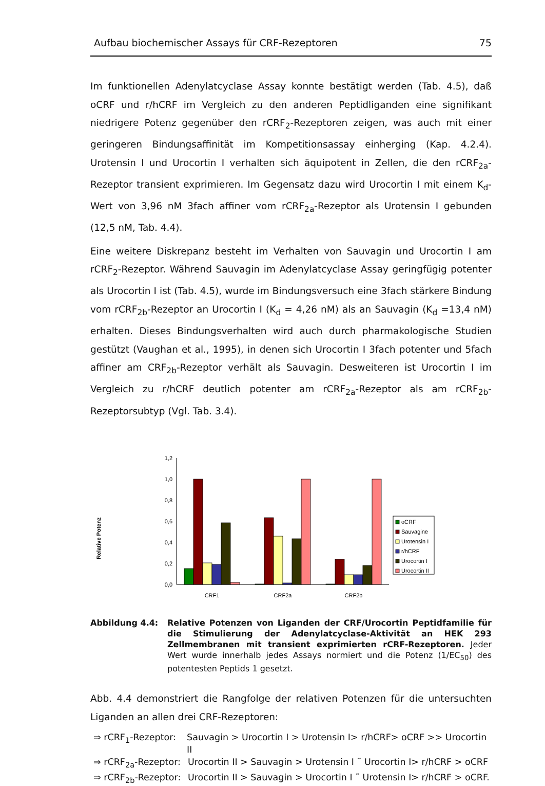Aufbau biochemischer Assays für CRF-Rezeptoren 75
Im funktionellen Adenylatcyclase Assay konnte bestätigt werden (Tab. 4.5), daß oCRF und r/hCRF im Vergleich zu den anderen Peptidliganden eine signifikant niedrigere Potenz gegenüber den rCRF<sub>2</sub>-Rezeptoren zeigen, was auch mit einer geringeren Bindungsaffinität im Kompetitionsassay einherging (Kap. 4.2.4). Urotensin I und Urocortin I verhalten sich äquipotent in Zellen, die den rCRF<sub>2a</sub>-Rezeptor transient exprimieren. Im Gegensatz dazu wird Urocortin I mit einem K<sub>d</sub>-Wert von 3,96 nM 3fach affiner vom rCRF<sub>2a</sub>-Rezeptor als Urotensin I gebunden (12,5 nM, Tab. 4.4).
Eine weitere Diskrepanz besteht im Verhalten von Sauvagin und Urocortin I am rCRF<sub>2</sub>-Rezeptor. Während Sauvagin im Adenylatcyclase Assay geringfügig potenter als Urocortin I ist (Tab. 4.5), wurde im Bindungsversuch eine 3fach stärkere Bindung vom rCRF<sub>2b</sub>-Rezeptor an Urocortin I (K<sub>d</sub> = 4,26 nM) als an Sauvagin (K<sub>d</sub> =13,4 nM) erhalten. Dieses Bindungsverhalten wird auch durch pharmakologische Studien gestützt (Vaughan et al., 1995), in denen sich Urocortin I 3fach potenter und 5fach affiner am CRF<sub>2b</sub>-Rezeptor verhält als Sauvagin. Desweiteren ist Urocortin I im Vergleich zu r/hCRF deutlich potenter am rCRF<sub>2a</sub>-Rezeptor als am rCRF<sub>2b</sub>-Rezeptorsubtyp (Vgl. Tab. 3.4).
Relative Potenz
0,0
0,2
0,4
0,6
0,8
1,0
1,2
CRF1
CRF2a
CRF2b
oCRF
Sauvagine
Urotensin I
r/hCRF
Urocortin I
Urocortin II
Abbildung 4.4: Relative Potenzen von Liganden der CRF/Urocortin Peptidfamilie für die Stimulierung der Adenylatcyclase-Aktivität an HEK 293 Zellmembranen mit transient exprimierten rCRF-Rezeptoren. Jeder Wert wurde innerhalb jedes Assays normiert und die Potenz (1/EC<sub>50</sub>) des potentesten Peptids 1 gesetzt.
Abb. 4.4 demonstriert die Rangfolge der relativen Potenzen für die untersuchten Liganden an allen drei CRF-Rezeptoren:
⇒ rCRF<sub>1</sub>-Rezeptor: Sauvagin > Urocortin I > Urotensin I> r/hCRF> oCRF >> Urocortin II
⇒ rCRF<sub>2a</sub>-Rezeptor: Urocortin II > Sauvagin > Urotensin I ˜ Urocortin I> r/hCRF > oCRF
⇒ rCRF<sub>2b</sub>-Rezeptor: Urocortin II > Sauvagin > Urocortin I ˜ Urotensin I> r/hCRF > oCRF.